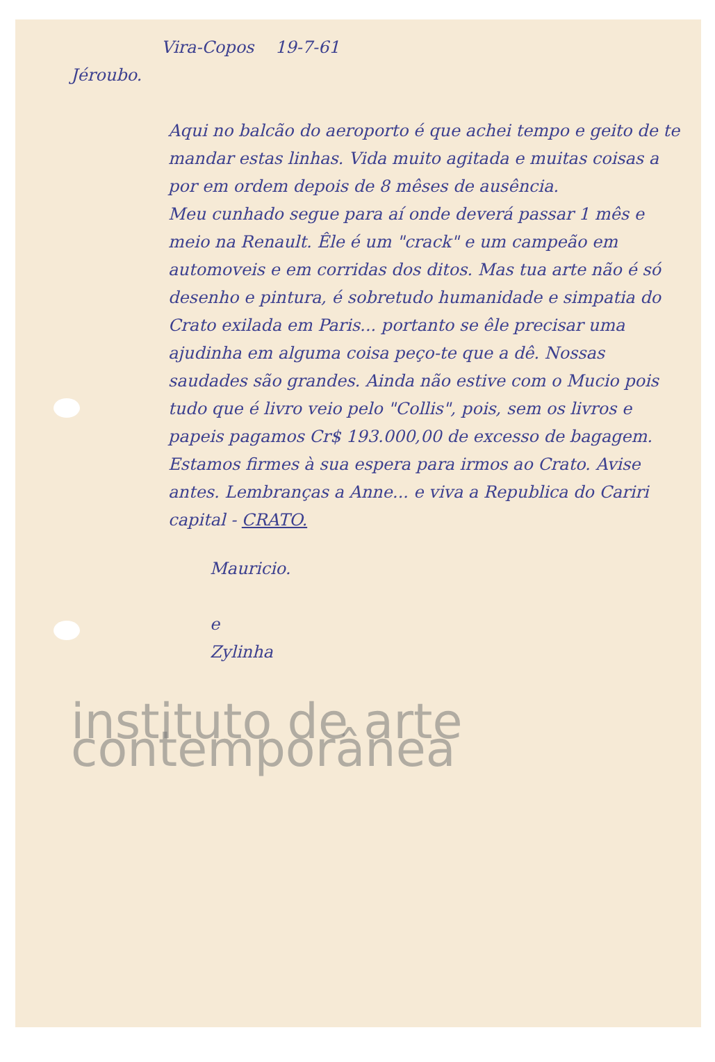Vira-Copos 19-7-61
Jéroubo.
Aqui no balcão do aeroporto é que achei tempo e geito de te mandar estas linhas. Vida muito agitada e muitas coisas a por em ordem depois de 8 mêses de ausência.
Meu cunhado segue para aí onde deverá passar 1 mês e meio na Renault. Êle é um "crack" e um campeão em automoveis e em corridas dos ditos. Mas tua arte não é só desenho e pintura, é sobretudo humanidade e simpatia do Crato exilada em Paris... portanto se êle precisar uma ajudinha em alguma coisa peço-te que a dê. Nossas saudades são grandes. Ainda não estive com o Mucio pois tudo que é livro veio pelo "Collis", pois, sem os livros e papeis pagamos Cr$ 193.000,00 de excesso de bagagem. Estamos firmes à sua espera para irmos ao Crato. Avise antes. Lembranças a Anne... e viva a Republica do Cariri capital - CRATO.
Mauricio.
e
Zylinha
instituto de arte contemporânea